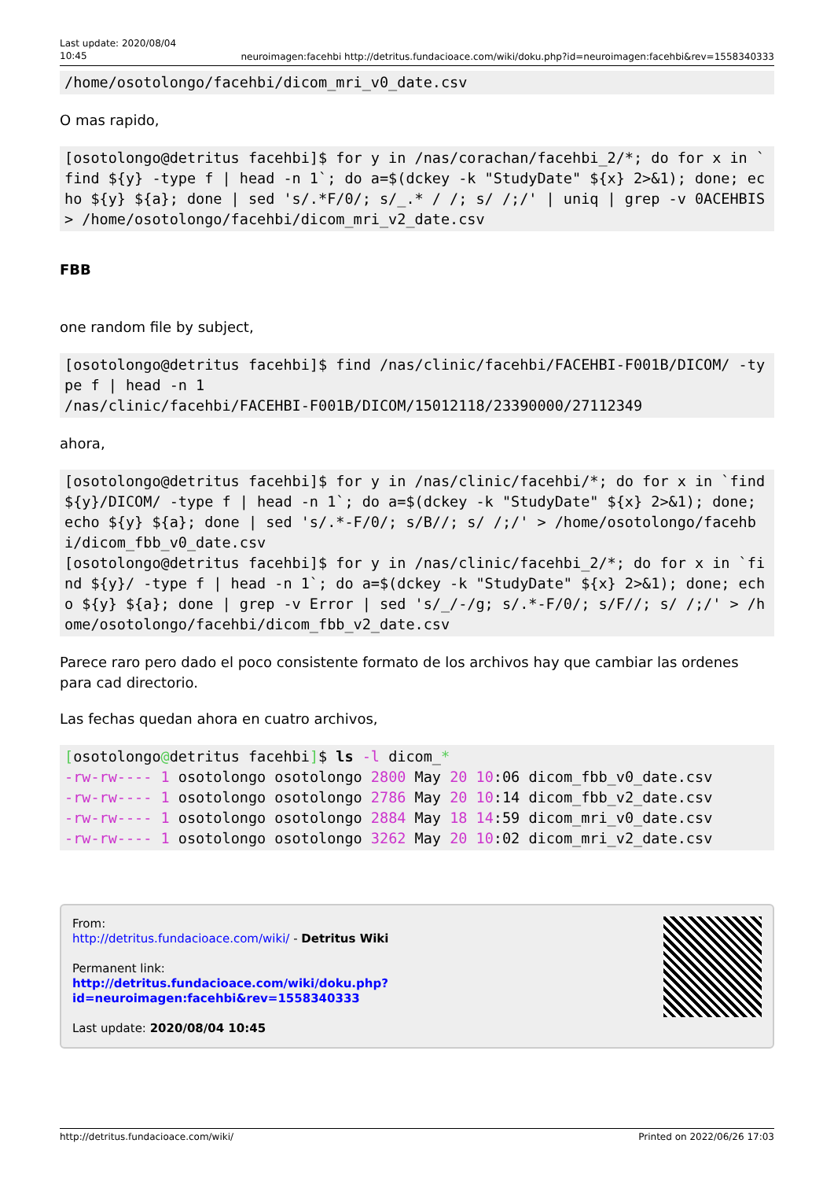Last update: 2020/08/04 10:45
neuroimagen:facehbi http://detritus.fundacioace.com/wiki/doku.php?id=neuroimagen:facehbi&rev=1558340333
/home/osotolongo/facehbi/dicom_mri_v0_date.csv
O mas rapido,
[osotolongo@detritus facehbi]$ for y in /nas/corachan/facehbi_2/*; do for x in `find ${y} -type f | head -n 1`; do a=$(dckey -k "StudyDate" ${x} 2>&1); done; echo ${y} ${a}; done | sed 's/.*F/0/; s/_.* / /; s/ /;/' | uniq | grep -v 0ACEHBIS > /home/osotolongo/facehbi/dicom_mri_v2_date.csv
FBB
one random file by subject,
[osotolongo@detritus facehbi]$ find /nas/clinic/facehbi/FACEHBI-F001B/DICOM/ -type f | head -n 1
/nas/clinic/facehbi/FACEHBI-F001B/DICOM/15012118/23390000/27112349
ahora,
[osotolongo@detritus facehbi]$ for y in /nas/clinic/facehbi/*; do for x in `find ${y}/DICOM/ -type f | head -n 1`; do a=$(dckey -k "StudyDate" ${x} 2>&1); done; echo ${y} ${a}; done | sed 's/.*-F/0/; s/B//; s/ /;/' > /home/osotolongo/facehbi/dicom_fbb_v0_date.csv
[osotolongo@detritus facehbi]$ for y in /nas/clinic/facehbi_2/*; do for x in `find ${y}/ -type f | head -n 1`; do a=$(dckey -k "StudyDate" ${x} 2>&1); done; echo ${y} ${a}; done | grep -v Error | sed 's/_/-/g; s/.*-F/0/; s/F//; s/ /;/' > /home/osotolongo/facehbi/dicom_fbb_v2_date.csv
Parece raro pero dado el poco consistente formato de los archivos hay que cambiar las ordenes para cad directorio.
Las fechas quedan ahora en cuatro archivos,
[osotolongo@detritus facehbi]$ ls -l dicom_*
-rw-rw---- 1 osotolongo osotolongo 2800 May 20 10:06 dicom_fbb_v0_date.csv
-rw-rw---- 1 osotolongo osotolongo 2786 May 20 10:14 dicom_fbb_v2_date.csv
-rw-rw---- 1 osotolongo osotolongo 2884 May 18 14:59 dicom_mri_v0_date.csv
-rw-rw---- 1 osotolongo osotolongo 3262 May 20 10:02 dicom_mri_v2_date.csv
From:
http://detritus.fundacioace.com/wiki/ - Detritus Wiki
Permanent link:
http://detritus.fundacioace.com/wiki/doku.php?id=neuroimagen:facehbi&rev=1558340333
Last update: 2020/08/04 10:45
http://detritus.fundacioace.com/wiki/ Printed on 2022/06/26 17:03